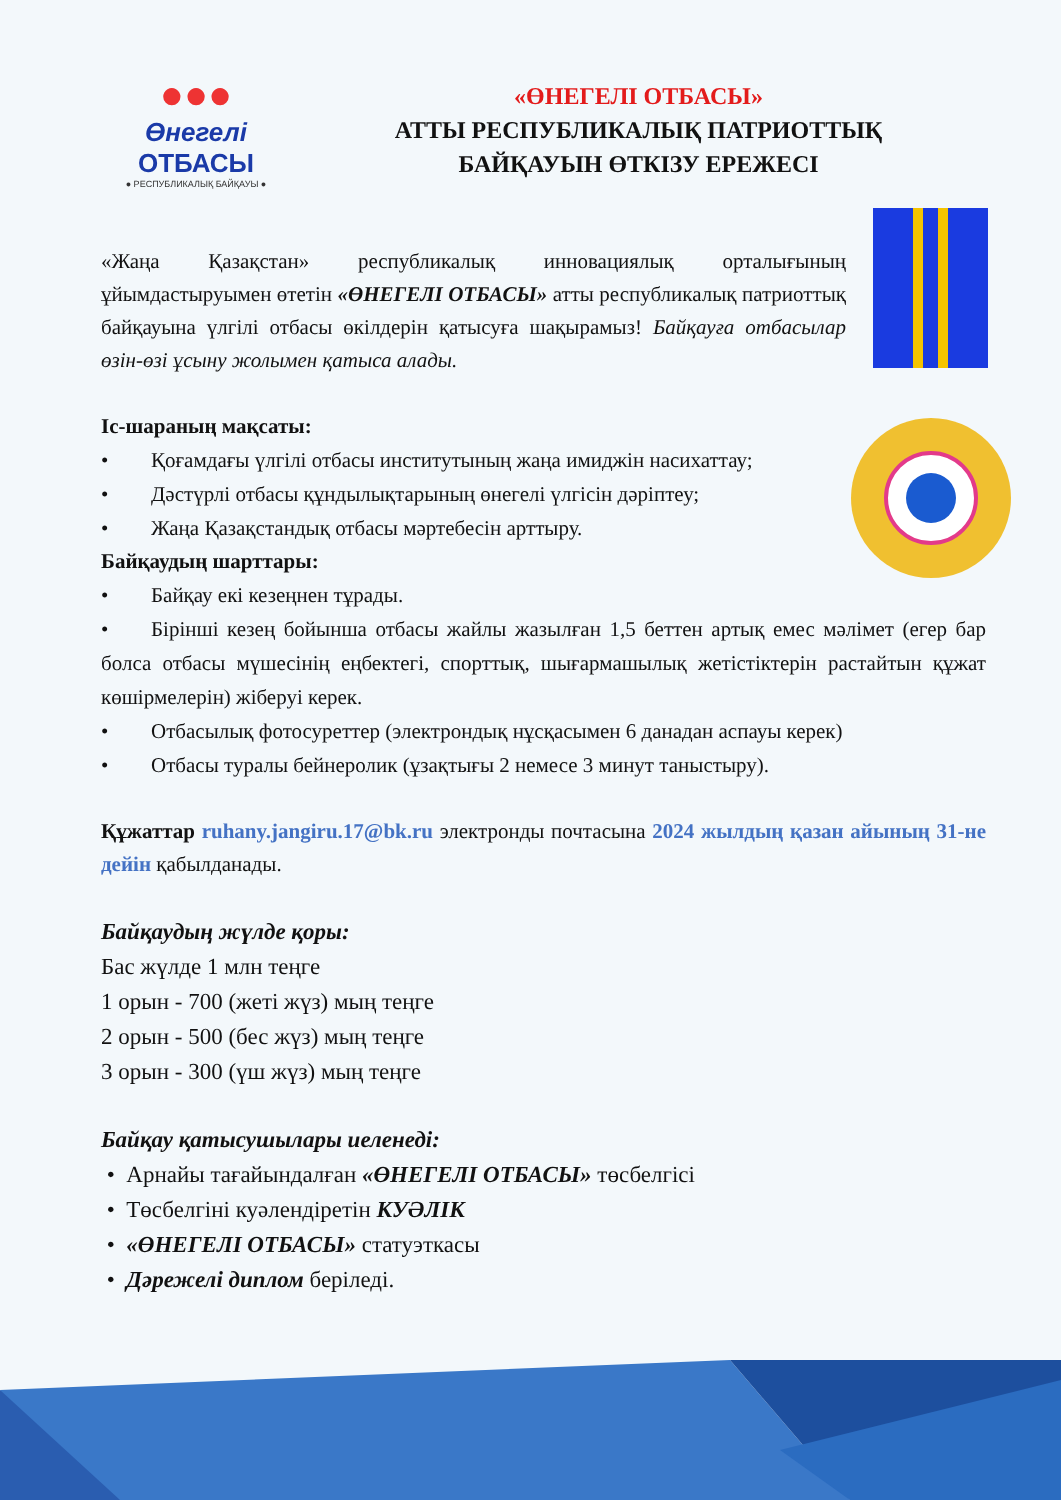●●●
Өнегелі
ОТБАСЫ
● РЕСПУБЛИКАЛЫҚ БАЙҚАУЫ ●
«ӨНЕГЕЛІ ОТБАСЫ»
АТТЫ РЕСПУБЛИКАЛЫҚ ПАТРИОТТЫҚ
БАЙҚАУЫН ӨТКІЗУ ЕРЕЖЕСІ
«Жаңа Қазақстан» республикалық инновациялық орталығының ұйымдастыруымен өтетін «ӨНЕГЕЛІ ОТБАСЫ» атты республикалық патриоттық байқауына үлгілі отбасы өкілдерін қатысуға шақырамыз! Байқауға отбасылар өзін-өзі ұсыну жолымен қатыса алады.
Іс-шараның мақсаты:
• Қоғамдағы үлгілі отбасы институтының жаңа имиджін насихаттау;
• Дәстүрлі отбасы құндылықтарының өнегелі үлгісін дәріптеу;
• Жаңа Қазақстандық отбасы мәртебесін арттыру.
Байқаудың шарттары:
• Байқау екі кезеңнен тұрады.
• Бірінші кезең бойынша отбасы жайлы жазылған 1,5 беттен артық емес мәлімет (егер бар болса отбасы мүшесінің еңбектегі, спорттық, шығармашылық жетістіктерін растайтын құжат көшірмелерін) жіберуі керек.
• Отбасылық фотосуреттер (электрондық нұсқасымен 6 данадан аспауы керек)
• Отбасы туралы бейнеролик (ұзақтығы 2 немесе 3 минут таныстыру).
Құжаттар ruhany.jangiru.17@bk.ru электронды почтасына 2024 жылдың қазан айының 31-не дейін қабылданады.
Байқаудың жүлде қоры:
Бас жүлде 1 млн теңге
1 орын - 700 (жеті жүз) мың теңге
2 орын - 500 (бес жүз) мың теңге
3 орын - 300 (үш жүз) мың теңге
Байқау қатысушылары иеленеді:
• Арнайы тағайындалған «ӨНЕГЕЛІ ОТБАСЫ» төсбелгісі
• Төсбелгіні куәлендіретін КУӘЛІК
• «ӨНЕГЕЛІ ОТБАСЫ» статуэткасы
• Дәрежелі диплом беріледі.